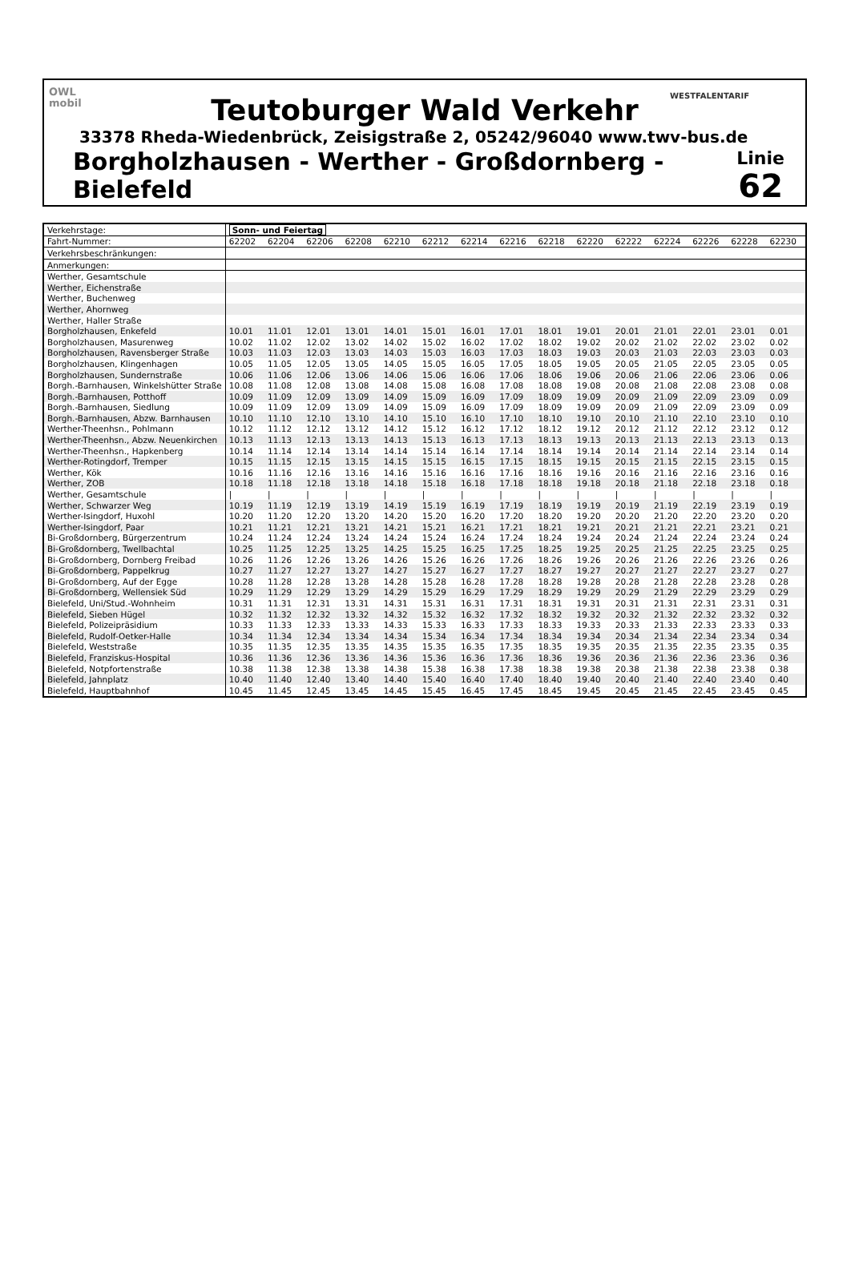OWL
mobil
WESTFALENTARIF
Teutoburger Wald Verkehr
33378 Rheda-Wiedenbrück, Zeisigstraße 2, 05242/96040 www.twv-bus.de
Borgholzhausen - Werther - Großdornberg - Bielefeld
Linie
62
| Verkehrstage: | Sonn- und Feiertag | | | | | | | | | | | | | | |
| Fahrt-Nummer: | 62202 | 62204 | 62206 | 62208 | 62210 | 62212 | 62214 | 62216 | 62218 | 62220 | 62222 | 62224 | 62226 | 62228 | 62230 |
| Verkehrsbeschränkungen: | | | | | | | | | | | | | | | |
| Anmerkungen: | | | | | | | | | | | | | | | |
| Werther, Gesamtschule | | | | | | | | | | | | | | | |
| Werther, Eichenstraße | | | | | | | | | | | | | | | |
| Werther, Buchenweg | | | | | | | | | | | | | | | |
| Werther, Ahornweg | | | | | | | | | | | | | | | |
| Werther, Haller Straße | | | | | | | | | | | | | | | |
| Borgholzhausen, Enkefeld | 10.01 | 11.01 | 12.01 | 13.01 | 14.01 | 15.01 | 16.01 | 17.01 | 18.01 | 19.01 | 20.01 | 21.01 | 22.01 | 23.01 | 0.01 |
| Borgholzhausen, Masurenweg | 10.02 | 11.02 | 12.02 | 13.02 | 14.02 | 15.02 | 16.02 | 17.02 | 18.02 | 19.02 | 20.02 | 21.02 | 22.02 | 23.02 | 0.02 |
| Borgholzhausen, Ravensberger Straße | 10.03 | 11.03 | 12.03 | 13.03 | 14.03 | 15.03 | 16.03 | 17.03 | 18.03 | 19.03 | 20.03 | 21.03 | 22.03 | 23.03 | 0.03 |
| Borgholzhausen, Klingenhagen | 10.05 | 11.05 | 12.05 | 13.05 | 14.05 | 15.05 | 16.05 | 17.05 | 18.05 | 19.05 | 20.05 | 21.05 | 22.05 | 23.05 | 0.05 |
| Borgholzhausen, Sundernstraße | 10.06 | 11.06 | 12.06 | 13.06 | 14.06 | 15.06 | 16.06 | 17.06 | 18.06 | 19.06 | 20.06 | 21.06 | 22.06 | 23.06 | 0.06 |
| Borgh.-Barnhausen, Winkelshütter Straße | 10.08 | 11.08 | 12.08 | 13.08 | 14.08 | 15.08 | 16.08 | 17.08 | 18.08 | 19.08 | 20.08 | 21.08 | 22.08 | 23.08 | 0.08 |
| Borgh.-Barnhausen, Potthoff | 10.09 | 11.09 | 12.09 | 13.09 | 14.09 | 15.09 | 16.09 | 17.09 | 18.09 | 19.09 | 20.09 | 21.09 | 22.09 | 23.09 | 0.09 |
| Borgh.-Barnhausen, Siedlung | 10.09 | 11.09 | 12.09 | 13.09 | 14.09 | 15.09 | 16.09 | 17.09 | 18.09 | 19.09 | 20.09 | 21.09 | 22.09 | 23.09 | 0.09 |
| Borgh.-Barnhausen, Abzw. Barnhausen | 10.10 | 11.10 | 12.10 | 13.10 | 14.10 | 15.10 | 16.10 | 17.10 | 18.10 | 19.10 | 20.10 | 21.10 | 22.10 | 23.10 | 0.10 |
| Werther-Theenhsn., Pohlmann | 10.12 | 11.12 | 12.12 | 13.12 | 14.12 | 15.12 | 16.12 | 17.12 | 18.12 | 19.12 | 20.12 | 21.12 | 22.12 | 23.12 | 0.12 |
| Werther-Theenhsn., Abzw. Neuenkirchen | 10.13 | 11.13 | 12.13 | 13.13 | 14.13 | 15.13 | 16.13 | 17.13 | 18.13 | 19.13 | 20.13 | 21.13 | 22.13 | 23.13 | 0.13 |
| Werther-Theenhsn., Hapkenberg | 10.14 | 11.14 | 12.14 | 13.14 | 14.14 | 15.14 | 16.14 | 17.14 | 18.14 | 19.14 | 20.14 | 21.14 | 22.14 | 23.14 | 0.14 |
| Werther-Rotingdorf, Tremper | 10.15 | 11.15 | 12.15 | 13.15 | 14.15 | 15.15 | 16.15 | 17.15 | 18.15 | 19.15 | 20.15 | 21.15 | 22.15 | 23.15 | 0.15 |
| Werther, Kök | 10.16 | 11.16 | 12.16 | 13.16 | 14.16 | 15.16 | 16.16 | 17.16 | 18.16 | 19.16 | 20.16 | 21.16 | 22.16 | 23.16 | 0.16 |
| Werther, ZOB | 10.18 | 11.18 | 12.18 | 13.18 | 14.18 | 15.18 | 16.18 | 17.18 | 18.18 | 19.18 | 20.18 | 21.18 | 22.18 | 23.18 | 0.18 |
| Werther, Gesamtschule | / | / | / | / | / | / | / | / | / | / | / | / | / | / | / |
| Werther, Schwarzer Weg | 10.19 | 11.19 | 12.19 | 13.19 | 14.19 | 15.19 | 16.19 | 17.19 | 18.19 | 19.19 | 20.19 | 21.19 | 22.19 | 23.19 | 0.19 |
| Werther-Isingdorf, Huxohl | 10.20 | 11.20 | 12.20 | 13.20 | 14.20 | 15.20 | 16.20 | 17.20 | 18.20 | 19.20 | 20.20 | 21.20 | 22.20 | 23.20 | 0.20 |
| Werther-Isingdorf, Paar | 10.21 | 11.21 | 12.21 | 13.21 | 14.21 | 15.21 | 16.21 | 17.21 | 18.21 | 19.21 | 20.21 | 21.21 | 22.21 | 23.21 | 0.21 |
| Bi-Großdornberg, Bürgerzentrum | 10.24 | 11.24 | 12.24 | 13.24 | 14.24 | 15.24 | 16.24 | 17.24 | 18.24 | 19.24 | 20.24 | 21.24 | 22.24 | 23.24 | 0.24 |
| Bi-Großdornberg, Twellbachtal | 10.25 | 11.25 | 12.25 | 13.25 | 14.25 | 15.25 | 16.25 | 17.25 | 18.25 | 19.25 | 20.25 | 21.25 | 22.25 | 23.25 | 0.25 |
| Bi-Großdornberg, Dornberg Freibad | 10.26 | 11.26 | 12.26 | 13.26 | 14.26 | 15.26 | 16.26 | 17.26 | 18.26 | 19.26 | 20.26 | 21.26 | 22.26 | 23.26 | 0.26 |
| Bi-Großdornberg, Pappelkrug | 10.27 | 11.27 | 12.27 | 13.27 | 14.27 | 15.27 | 16.27 | 17.27 | 18.27 | 19.27 | 20.27 | 21.27 | 22.27 | 23.27 | 0.27 |
| Bi-Großdornberg, Auf der Egge | 10.28 | 11.28 | 12.28 | 13.28 | 14.28 | 15.28 | 16.28 | 17.28 | 18.28 | 19.28 | 20.28 | 21.28 | 22.28 | 23.28 | 0.28 |
| Bi-Großdornberg, Wellensiek Süd | 10.29 | 11.29 | 12.29 | 13.29 | 14.29 | 15.29 | 16.29 | 17.29 | 18.29 | 19.29 | 20.29 | 21.29 | 22.29 | 23.29 | 0.29 |
| Bielefeld, Uni/Stud.-Wohnheim | 10.31 | 11.31 | 12.31 | 13.31 | 14.31 | 15.31 | 16.31 | 17.31 | 18.31 | 19.31 | 20.31 | 21.31 | 22.31 | 23.31 | 0.31 |
| Bielefeld, Sieben Hügel | 10.32 | 11.32 | 12.32 | 13.32 | 14.32 | 15.32 | 16.32 | 17.32 | 18.32 | 19.32 | 20.32 | 21.32 | 22.32 | 23.32 | 0.32 |
| Bielefeld, Polizeipräsidium | 10.33 | 11.33 | 12.33 | 13.33 | 14.33 | 15.33 | 16.33 | 17.33 | 18.33 | 19.33 | 20.33 | 21.33 | 22.33 | 23.33 | 0.33 |
| Bielefeld, Rudolf-Oetker-Halle | 10.34 | 11.34 | 12.34 | 13.34 | 14.34 | 15.34 | 16.34 | 17.34 | 18.34 | 19.34 | 20.34 | 21.34 | 22.34 | 23.34 | 0.34 |
| Bielefeld, Weststraße | 10.35 | 11.35 | 12.35 | 13.35 | 14.35 | 15.35 | 16.35 | 17.35 | 18.35 | 19.35 | 20.35 | 21.35 | 22.35 | 23.35 | 0.35 |
| Bielefeld, Franziskus-Hospital | 10.36 | 11.36 | 12.36 | 13.36 | 14.36 | 15.36 | 16.36 | 17.36 | 18.36 | 19.36 | 20.36 | 21.36 | 22.36 | 23.36 | 0.36 |
| Bielefeld, Notpfortenstraße | 10.38 | 11.38 | 12.38 | 13.38 | 14.38 | 15.38 | 16.38 | 17.38 | 18.38 | 19.38 | 20.38 | 21.38 | 22.38 | 23.38 | 0.38 |
| Bielefeld, Jahnplatz | 10.40 | 11.40 | 12.40 | 13.40 | 14.40 | 15.40 | 16.40 | 17.40 | 18.40 | 19.40 | 20.40 | 21.40 | 22.40 | 23.40 | 0.40 |
| Bielefeld, Hauptbahnhof | 10.45 | 11.45 | 12.45 | 13.45 | 14.45 | 15.45 | 16.45 | 17.45 | 18.45 | 19.45 | 20.45 | 21.45 | 22.45 | 23.45 | 0.45 |